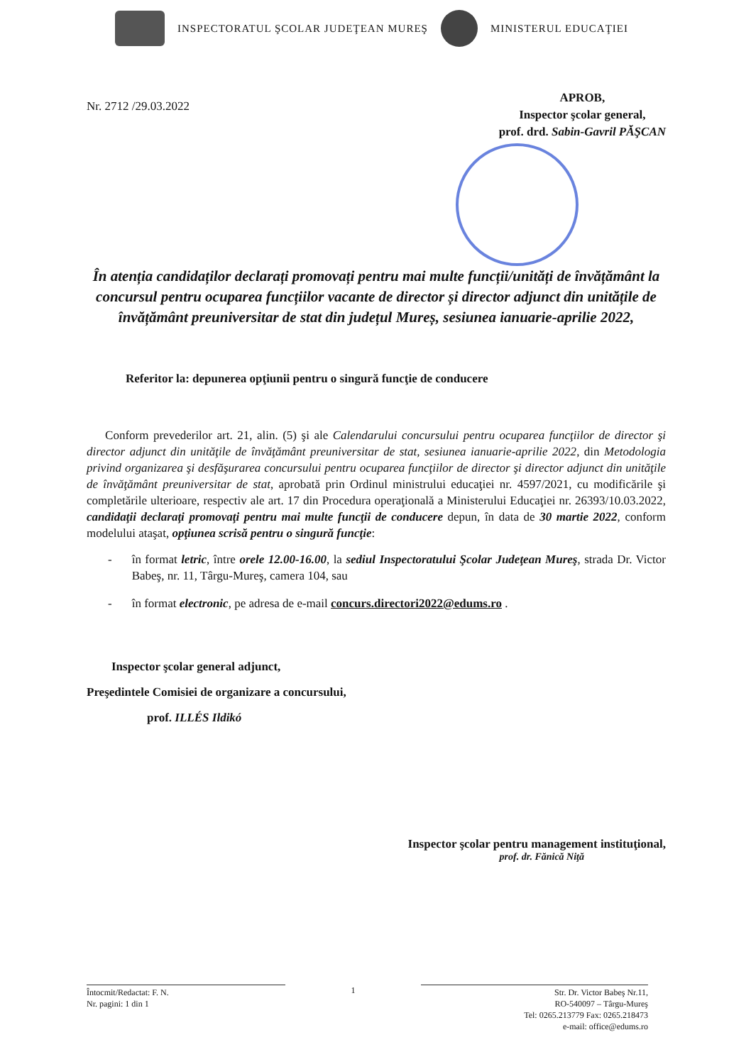INSPECTORATUL ŞCOLAR JUDEŢEAN MUREŞ
MINISTERUL EDUCAŢIEI
Nr. 2712 /29.03.2022
APROB,
Inspector şcolar general,
prof. drd. Sabin-Gavril PĂŞCAN
În atenția candidaților declarați promovați pentru mai multe funcții/unități de învățământ la concursul pentru ocuparea funcțiilor vacante de director și director adjunct din unitățile de învățământ preuniversitar de stat din județul Mureș, sesiunea ianuarie-aprilie 2022,
Referitor la: depunerea opţiunii pentru o singură funcţie de conducere
Conform prevederilor art. 21, alin. (5) şi ale Calendarului concursului pentru ocuparea funcţiilor de director şi director adjunct din unităţile de învăţământ preuniversitar de stat, sesiunea ianuarie-aprilie 2022, din Metodologia privind organizarea şi desfăşurarea concursului pentru ocuparea funcţiilor de director şi director adjunct din unităţile de învăţământ preuniversitar de stat, aprobată prin Ordinul ministrului educaţiei nr. 4597/2021, cu modificările şi completările ulterioare, respectiv ale art. 17 din Procedura operaţională a Ministerului Educaţiei nr. 26393/10.03.2022, candidaţii declaraţi promovaţi pentru mai multe funcţii de conducere depun, în data de 30 martie 2022, conform modelului ataşat, opţiunea scrisă pentru o singură funcţie:
-
în format letric, între orele 12.00-16.00, la sediul Inspectoratului Şcolar Judeţean Mureş, strada Dr. Victor Babeş, nr. 11, Târgu-Mureş, camera 104, sau
-
în format electronic, pe adresa de e-mail concurs.directori2022@edums.ro .
Inspector şcolar general adjunct,
Preşedintele Comisiei de organizare a concursului,
prof. ILLÉS Ildikó
Inspector şcolar pentru management instituţional,
prof. dr. Fănică Niţă
Întocmit/Redactat: F. N.
Nr. pagini: 1 din 1
1 Str. Dr. Victor Babeş Nr.11,
RO-540097 – Târgu-Mureş
Tel: 0265.213779 Fax: 0265.218473
e-mail: office@edums.ro